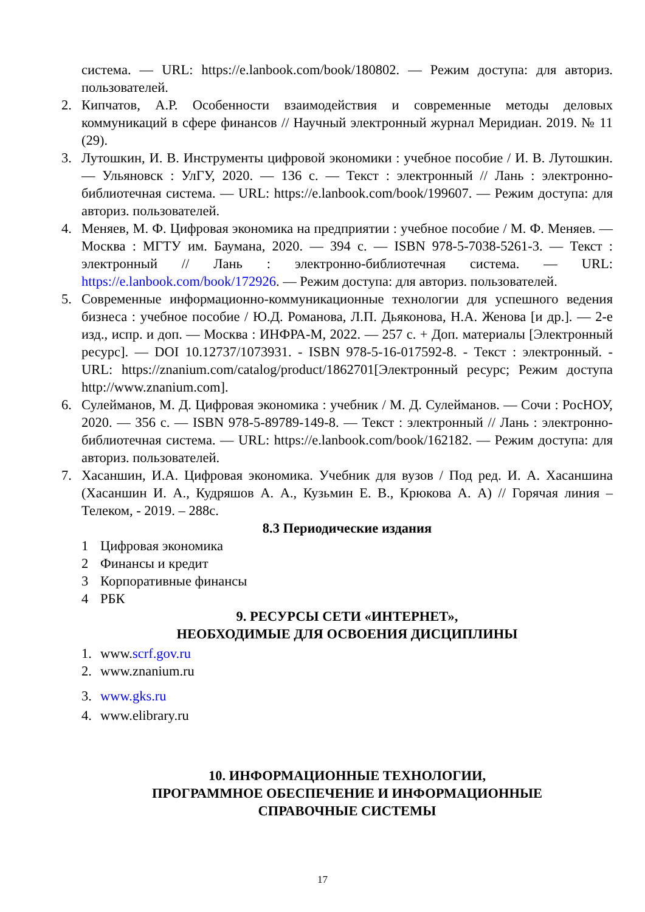система. — URL: https://e.lanbook.com/book/180802. — Режим доступа: для авториз. пользователей.
2. Кипчатов, А.Р. Особенности взаимодействия и современные методы деловых коммуникаций в сфере финансов // Научный электронный журнал Меридиан. 2019. № 11 (29).
3. Лутошкин, И. В. Инструменты цифровой экономики : учебное пособие / И. В. Лутошкин. — Ульяновск : УлГУ, 2020. — 136 с. — Текст : электронный // Лань : электронно-библиотечная система. — URL: https://e.lanbook.com/book/199607. — Режим доступа: для авториз. пользователей.
4. Меняев, М. Ф. Цифровая экономика на предприятии : учебное пособие / М. Ф. Меняев. — Москва : МГТУ им. Баумана, 2020. — 394 с. — ISBN 978-5-7038-5261-3. — Текст : электронный // Лань : электронно-библиотечная система. — URL: https://e.lanbook.com/book/172926. — Режим доступа: для авториз. пользователей.
5. Современные информационно-коммуникационные технологии для успешного ведения бизнеса : учебное пособие / Ю.Д. Романова, Л.П. Дьяконова, Н.А. Женова [и др.]. — 2-е изд., испр. и доп. — Москва : ИНФРА-М, 2022. — 257 с. + Доп. материалы [Электронный ресурс]. — DOI 10.12737/1073931. - ISBN 978-5-16-017592-8. - Текст : электронный. - URL: https://znanium.com/catalog/product/1862701[Электронный ресурс; Режим доступа http://www.znanium.com].
6. Сулейманов, М. Д. Цифровая экономика : учебник / М. Д. Сулейманов. — Сочи : РосНОУ, 2020. — 356 с. — ISBN 978-5-89789-149-8. — Текст : электронный // Лань : электронно-библиотечная система. — URL: https://e.lanbook.com/book/162182. — Режим доступа: для авториз. пользователей.
7. Хасаншин, И.А. Цифровая экономика. Учебник для вузов / Под ред. И. А. Хасаншина (Хасаншин И. А., Кудряшов А. А., Кузьмин Е. В., Крюкова А. А) // Горячая линия – Телеком, - 2019. – 288с.
8.3 Периодические издания
1 Цифровая экономика
2 Финансы и кредит
3 Корпоративные финансы
4 РБК
9. РЕСУРСЫ СЕТИ «ИНТЕРНЕТ»,
НЕОБХОДИМЫЕ ДЛЯ ОСВОЕНИЯ ДИСЦИПЛИНЫ
1. www.scrf.gov.ru
2. www.znanium.ru
3. www.gks.ru
4. www.elibrary.ru
10. ИНФОРМАЦИОННЫЕ ТЕХНОЛОГИИ,
ПРОГРАММНОЕ ОБЕСПЕЧЕНИЕ И ИНФОРМАЦИОННЫЕ
СПРАВОЧНЫЕ СИСТЕМЫ
17